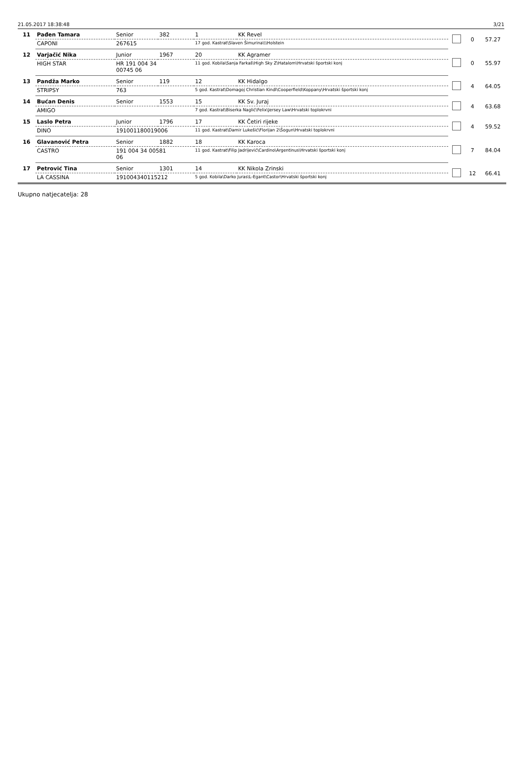21.05.2017 18:38:48 3/21
| 11 | Pađen Tamara | Senior | 382 | 1 | KK Revel | | 0 | 57.27 |
| | CAPONI | 267615 | | 17 god. Kastrat\Slaven Šimurina\\\Holstein | | | | |
| 12 | Varjačić Nika | Junior | 1967 | 20 | KK Agramer | | 0 | 55.97 |
| | HIGH STAR | HR 191 004 34 00745 06 | | 11 god. Kobila\Sanja Farkaš\High Sky Z\Hatalom\Hrvatski športski konj | | | | |
| 13 | Pandža Marko | Senior | 119 | 12 | KK Hidalgo | | 4 | 64.05 |
| | STRIPSY | 763 | | 5 god. Kastrat\Domagoj Christian Kindl\Cooperfield\Koppany\Hrvatski športski konj | | | | |
| 14 | Bućan Denis | Senior | 1553 | 15 | KK Sv. Juraj | | 4 | 63.68 |
| | AMIGO | | | 7 god. Kastrat\Biserka Naglić\Felix\Jersey Law\Hrvatski toplokrvni | | | | |
| 15 | Laslo Petra | Junior | 1796 | 17 | KK Četiri rijeke | | 4 | 59.52 |
| | DINO | 191001180019006 | | 11 god. Kastrat\Damir Lukešić\Florijan 2\Šogun\Hrvatski toplokrvni | | | | |
| 16 | Glavanović Petra | Senior | 1882 | 18 | KK Karoca | | 7 | 84.04 |
| | CASTRO | 191 004 34 00581 06 | | 11 god. Kastrat\Filip Jadrijević\Cardino\Argentinus\Hrvatski športski konj | | | | |
| 17 | Petrović Tina | Senior | 1301 | 14 | KK Nikola Zrinski | | 12 | 66.41 |
| | LA CASSINA | 191004340115212 | | 5 god. Kobila\Darko Juras\L-Egant\Castor\Hrvatski športski konj | | | | |
Ukupno natjecatelja: 28